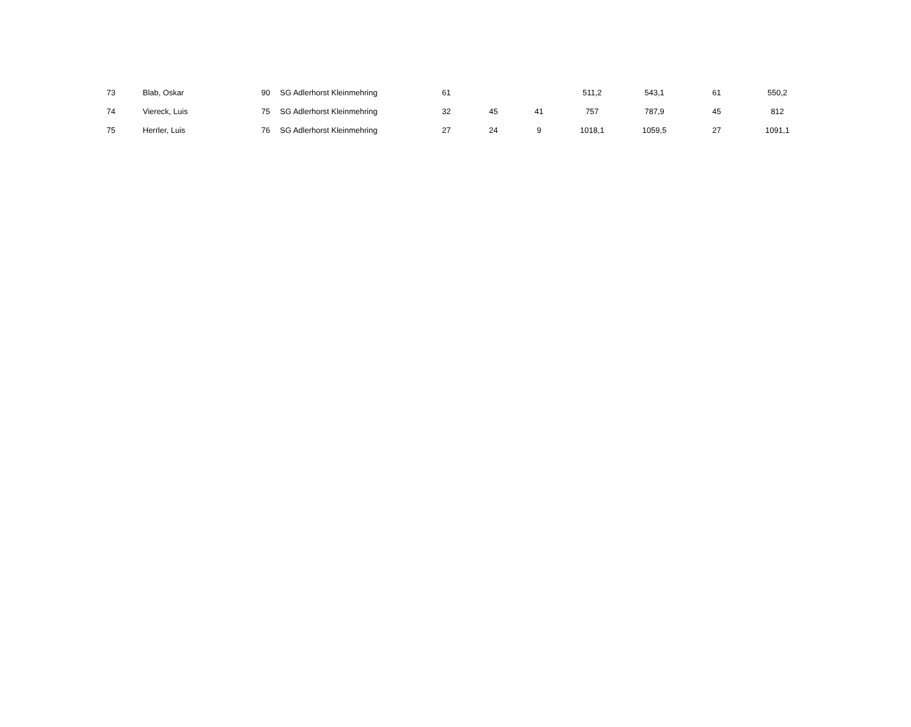| | 73 | Blab, Oskar | 90 | SG Adlerhorst Kleinmehring | 61 | | | 511,2 | 543,1 | 61 | 550,2 |
| | 74 | Viereck, Luis | 75 | SG Adlerhorst Kleinmehring | 32 | 45 | 41 | 757 | 787,9 | 45 | 812 |
| | 75 | Herrler, Luis | 76 | SG Adlerhorst Kleinmehring | 27 | 24 | 9 | 1018,1 | 1059,5 | 27 | 1091,1 |